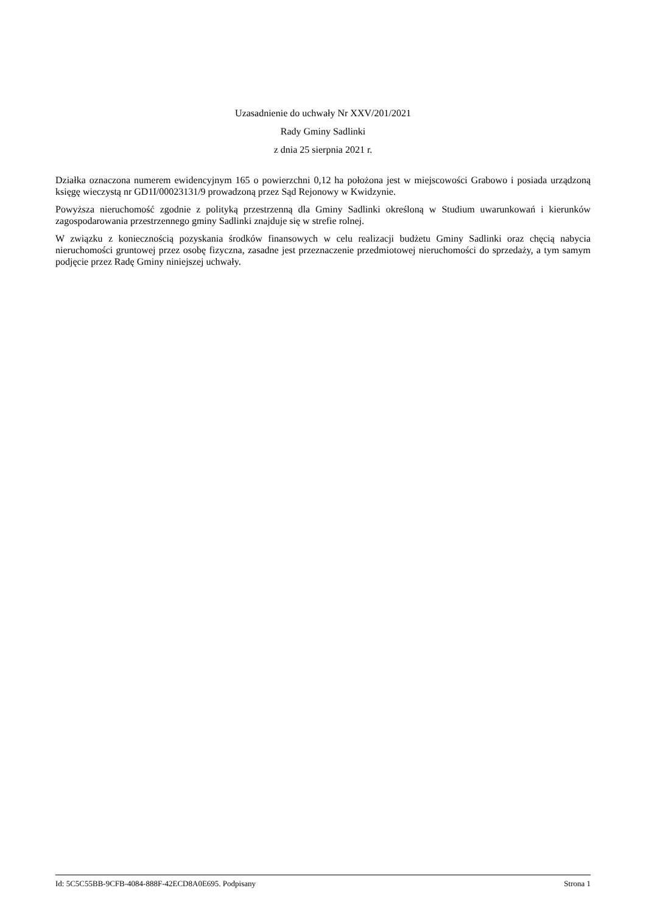Uzasadnienie do uchwały Nr XXV/201/2021
Rady Gminy Sadlinki
z dnia 25 sierpnia 2021 r.
Działka oznaczona numerem ewidencyjnym 165 o powierzchni 0,12 ha położona jest w miejscowości Grabowo i posiada urządzoną księgę wieczystą nr GD1I/00023131/9 prowadzoną przez Sąd Rejonowy w Kwidzynie.
Powyższa nieruchomość zgodnie z polityką przestrzenną dla Gminy Sadlinki określoną w Studium uwarunkowań i kierunków zagospodarowania przestrzennego gminy Sadlinki znajduje się w strefie rolnej.
W związku z koniecznością pozyskania środków finansowych w celu realizacji budżetu Gminy Sadlinki oraz chęcią nabycia nieruchomości gruntowej przez osobę fizyczna, zasadne jest przeznaczenie przedmiotowej nieruchomości do sprzedaży, a tym samym podjęcie przez Radę Gminy niniejszej uchwały.
Id: 5C5C55BB-9CFB-4084-888F-42ECD8A0E695. Podpisany Strona 1